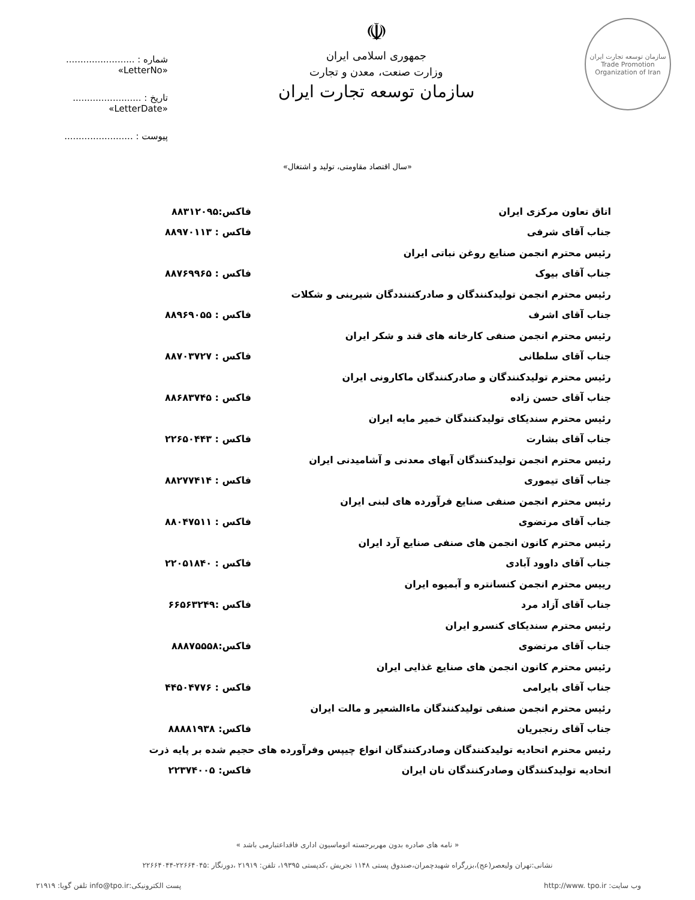سازمان توسعه تجارت ایران
Trade Promotion Organization of Iran
☫
جمهوری اسلامی ایران
وزارت صنعت، معدن و تجارت
سازمان توسعه تجارت ایران
شماره : ........................ «LetterNo»
تاریخ : ........................ «LetterDate»
پیوست : ........................
«سال اقتصاد مقاومتی، تولید و اشتغال»
| اتاق تعاون مرکزی ایران | فاکس:۸۸۳۱۲۰۹۵ |
| جناب آقای شرفی | فاکس : ۸۸۹۷۰۱۱۳ |
| رئیس محترم انجمن صنایع روغن نباتی ایران | |
| جناب آقای بیوک | فاکس : ۸۸۷۶۹۹۶۵ |
| رئیس محترم انجمن تولیدکنندگان و صادرکنننددگان شیرینی و شکلات | |
| جناب آقای اشرف | فاکس : ۸۸۹۶۹۰۵۵ |
| رئیس محترم انجمن صنفی کارخانه های قند و شکر ایران | |
| جناب آقای سلطانی | فاکس : ۸۸۷۰۳۷۲۷ |
| رئیس محترم تولیدکنندگان و صادرکنندگان ماکارونی ایران | |
| جناب آقای حسن زاده | فاکس : ۸۸۶۸۳۷۴۵ |
| رئیس محترم سندیکای تولیدکنندگان خمیر مایه ایران | |
| جناب آقای بشارت | فاکس : ۲۲۶۵۰۴۴۳ |
| رئیس محترم انجمن تولیدکنندگان آبهای معدنی و آشامیدنی ایران | |
| جناب آقای تیموری | فاکس : ۸۸۲۷۷۴۱۴ |
| رئیس محترم انجمن صنفی صنایع فرآورده های لبنی ایران | |
| جناب آقای مرتضوی | فاکس : ۸۸۰۴۷۵۱۱ |
| رئیس محترم کانون انجمن های صنفی صنایع آرد ایران | |
| جناب آقای داوود آبادی | فاکس : ۲۲۰۵۱۸۴۰ |
| رییس محترم انجمن کنسانتره و آبمیوه ایران | |
| جناب آقای آزاد مرد | فاکس :۶۶۵۶۳۲۴۹ |
| رئیس محترم سندیکای کنسرو ایران | |
| جناب آقای مرتضوی | فاکس:۸۸۸۷۵۵۵۸ |
| رئیس محترم کانون انجمن های صنایع غذایی ایران | |
| جناب آقای بایرامی | فاکس : ۴۴۵۰۴۷۷۶ |
| رئیس محترم انجمن صنفی تولیدکنندگان ماءالشعیر و مالت ایران | |
| جناب آقای رنجبریان | فاکس: ۸۸۸۸۱۹۳۸ |
| رئیس محنرم اتحادیه تولیدکنندگان وصادرکنندگان انواع چیپس وفرآورده های حجیم شده بر پایه ذرت | |
| اتحادیه تولیدکنندگان وصادرکنندگان نان ایران | فاکس: ۲۲۳۷۴۰۰۵ |
« نامه های صادره بدون مهربرجسته اتوماسیون اداری فاقداعتبارمی باشد »
نشانی:تهران ولیعصر(عج)،بزرگراه شهیدچمران،صندوق پستی ۱۱۴۸ تجریش ،کدپستی ۱۹۳۹۵، تلفن: ۲۱۹۱۹ ،دورنگار :۲۲۶۶۴۰۴۵-۲۲۶۶۴۰۴۴
وب سایت: http://www. tpo.ir پست الکترونیکی:info@tpo.ir تلفن گویا: ۲۱۹۱۹